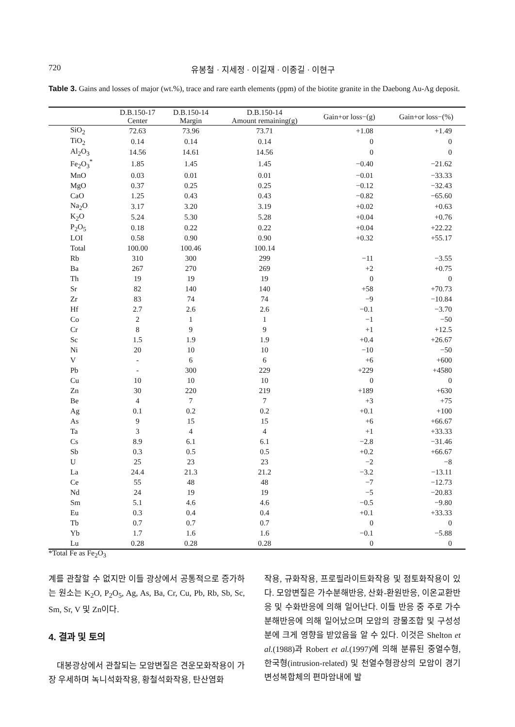720 유봉철 · 지세정 · 이길재 · 이종길 · 이현구
Table 3. Gains and losses of major (wt.%), trace and rare earth elements (ppm) of the biotite granite in the Daebong Au-Ag deposit.
| | D.B.150-17 Center | D.B.150-14 Margin | D.B.150-14 Amount remaining(g) | Gain+or loss−(g) | Gain+or loss−(%) |
| --- | --- | --- | --- | --- | --- |
| SiO<sub>2</sub> | 72.63 | 73.96 | 73.71 | +1.08 | +1.49 |
| TiO<sub>2</sub> | 0.14 | 0.14 | 0.14 | 0 | 0 |
| Al<sub>2</sub>O<sub>3</sub> | 14.56 | 14.61 | 14.56 | 0 | 0 |
| Fe<sub>2</sub>O<sub>3</sub><sup>*</sup> | 1.85 | 1.45 | 1.45 | −0.40 | −21.62 |
| MnO | 0.03 | 0.01 | 0.01 | −0.01 | −33.33 |
| MgO | 0.37 | 0.25 | 0.25 | −0.12 | −32.43 |
| CaO | 1.25 | 0.43 | 0.43 | −0.82 | −65.60 |
| Na<sub>2</sub>O | 3.17 | 3.20 | 3.19 | +0.02 | +0.63 |
| K<sub>2</sub>O | 5.24 | 5.30 | 5.28 | +0.04 | +0.76 |
| P<sub>2</sub>O<sub>5</sub> | 0.18 | 0.22 | 0.22 | +0.04 | +22.22 |
| LOI | 0.58 | 0.90 | 0.90 | +0.32 | +55.17 |
| Total | 100.00 | 100.46 | 100.14 | | |
| Rb | 310 | 300 | 299 | −11 | −3.55 |
| Ba | 267 | 270 | 269 | +2 | +0.75 |
| Th | 19 | 19 | 19 | 0 | 0 |
| Sr | 82 | 140 | 140 | +58 | +70.73 |
| Zr | 83 | 74 | 74 | −9 | −10.84 |
| Hf | 2.7 | 2.6 | 2.6 | −0.1 | −3.70 |
| Co | 2 | 1 | 1 | −1 | −50 |
| Cr | 8 | 9 | 9 | +1 | +12.5 |
| Sc | 1.5 | 1.9 | 1.9 | +0.4 | +26.67 |
| Ni | 20 | 10 | 10 | −10 | −50 |
| V | - | 6 | 6 | +6 | +600 |
| Pb | - | 300 | 229 | +229 | +4580 |
| Cu | 10 | 10 | 10 | 0 | 0 |
| Zn | 30 | 220 | 219 | +189 | +630 |
| Be | 4 | 7 | 7 | +3 | +75 |
| Ag | 0.1 | 0.2 | 0.2 | +0.1 | +100 |
| As | 9 | 15 | 15 | +6 | +66.67 |
| Ta | 3 | 4 | 4 | +1 | +33.33 |
| Cs | 8.9 | 6.1 | 6.1 | −2.8 | −31.46 |
| Sb | 0.3 | 0.5 | 0.5 | +0.2 | +66.67 |
| U | 25 | 23 | 23 | −2 | −8 |
| La | 24.4 | 21.3 | 21.2 | −3.2 | −13.11 |
| Ce | 55 | 48 | 48 | −7 | −12.73 |
| Nd | 24 | 19 | 19 | −5 | −20.83 |
| Sm | 5.1 | 4.6 | 4.6 | −0.5 | −9.80 |
| Eu | 0.3 | 0.4 | 0.4 | +0.1 | +33.33 |
| Tb | 0.7 | 0.7 | 0.7 | 0 | 0 |
| Yb | 1.7 | 1.6 | 1.6 | −0.1 | −5.88 |
| Lu | 0.28 | 0.28 | 0.28 | 0 | 0 |
*Total Fe as Fe<sub>2</sub>O<sub>3</sub>
계를 관찰할 수 없지만 이들 광상에서 공통적으로 증가하는 원소는 K<sub>2</sub>O, P<sub>2</sub>O<sub>5</sub>, Ag, As, Ba, Cr, Cu, Pb, Rb, Sb, Sc, Sm, Sr, V 및 Zn이다.
4. 결과 및 토의
대봉광상에서 관찰되는 모암변질은 견운모화작용이 가장 우세하며 녹니석화작용, 황철석화작용, 탄산염화
작용, 규화작용, 프로필라이트화작용 및 점토화작용이 있다. 모암변질은 가수분해반응, 산화-환원반응, 이온교환반응 및 수화반응에 의해 일어난다. 이들 반응 중 주로 가수분해반응에 의해 일어났으며 모암의 광물조합 및 구성성분에 크게 영향을 받았음을 알 수 있다. 이것은 Shelton et al.(1988)과 Robert et al.(1997)에 의해 분류된 중열수형, 한국형(intrusion-related) 및 천열수형광상의 모암이 경기변성복합체의 편마암내에 발